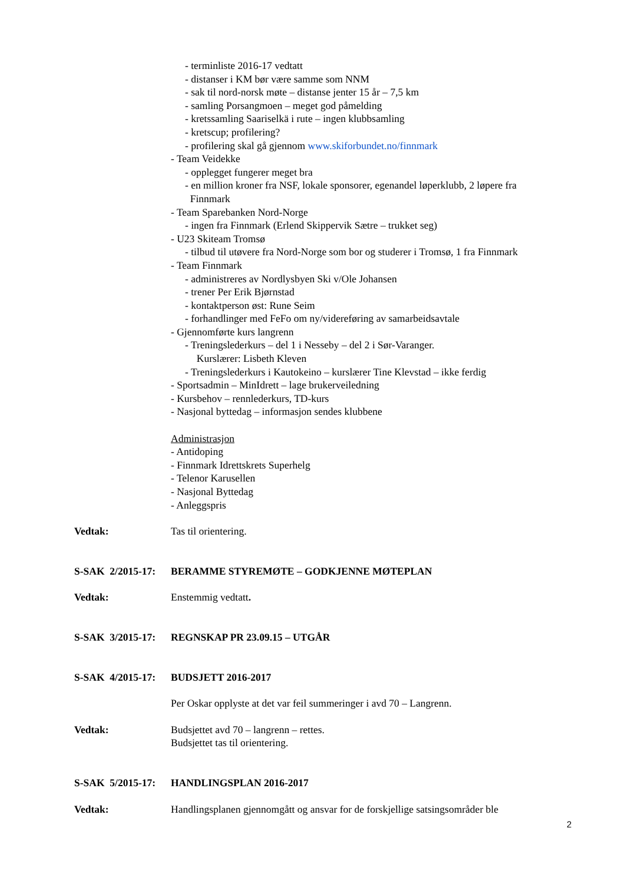- terminliste 2016-17 vedtatt
- distanser i KM bør være samme som NNM
- sak til nord-norsk møte – distanse jenter 15 år – 7,5 km
- samling Porsangmoen – meget god påmelding
- kretssamling Saariselkä i rute – ingen klubbsamling
- kretscup; profilering?
- profilering skal gå gjennom www.skiforbundet.no/finnmark
- Team Veidekke
- opplegget fungerer meget bra
- en million kroner fra NSF, lokale sponsorer, egenandel løperklubb, 2 løpere fra
Finnmark
- Team Sparebanken Nord-Norge
- ingen fra Finnmark (Erlend Skippervik Sætre – trukket seg)
- U23 Skiteam Tromsø
- tilbud til utøvere fra Nord-Norge som bor og studerer i Tromsø, 1 fra Finnmark
- Team Finnmark
- administreres av Nordlysbyen Ski v/Ole Johansen
- trener Per Erik Bjørnstad
- kontaktperson øst: Rune Seim
- forhandlinger med FeFo om ny/videreføring av samarbeidsavtale
- Gjennomførte kurs langrenn
- Treningslederkurs – del 1 i Nesseby – del 2 i Sør-Varanger.
Kurslærer: Lisbeth Kleven
- Treningslederkurs i Kautokeino – kurslærer Tine Klevstad – ikke ferdig
- Sportsadmin – MinIdrett – lage brukerveiledning
- Kursbehov – rennlederkurs, TD-kurs
- Nasjonal byttedag – informasjon sendes klubbene
Administrasjon
- Antidoping
- Finnmark Idrettskrets Superhelg
- Telenor Karusellen
- Nasjonal Byttedag
- Anleggspris
Vedtak: Tas til orientering.
S-SAK 2/2015-17:
BERAMME STYREMØTE – GODKJENNE MØTEPLAN
Vedtak: Enstemmig vedtatt.
S-SAK 3/2015-17:
REGNSKAP PR 23.09.15 – UTGÅR
S-SAK 4/2015-17:
BUDSJETT 2016-2017
Per Oskar opplyste at det var feil summeringer i avd 70 – Langrenn.
Vedtak: Budsjettet avd 70 – langrenn – rettes.
Budsjettet tas til orientering.
S-SAK 5/2015-17:
HANDLINGSPLAN 2016-2017
Vedtak: Handlingsplanen gjennomgått og ansvar for de forskjellige satsingsområder ble
2